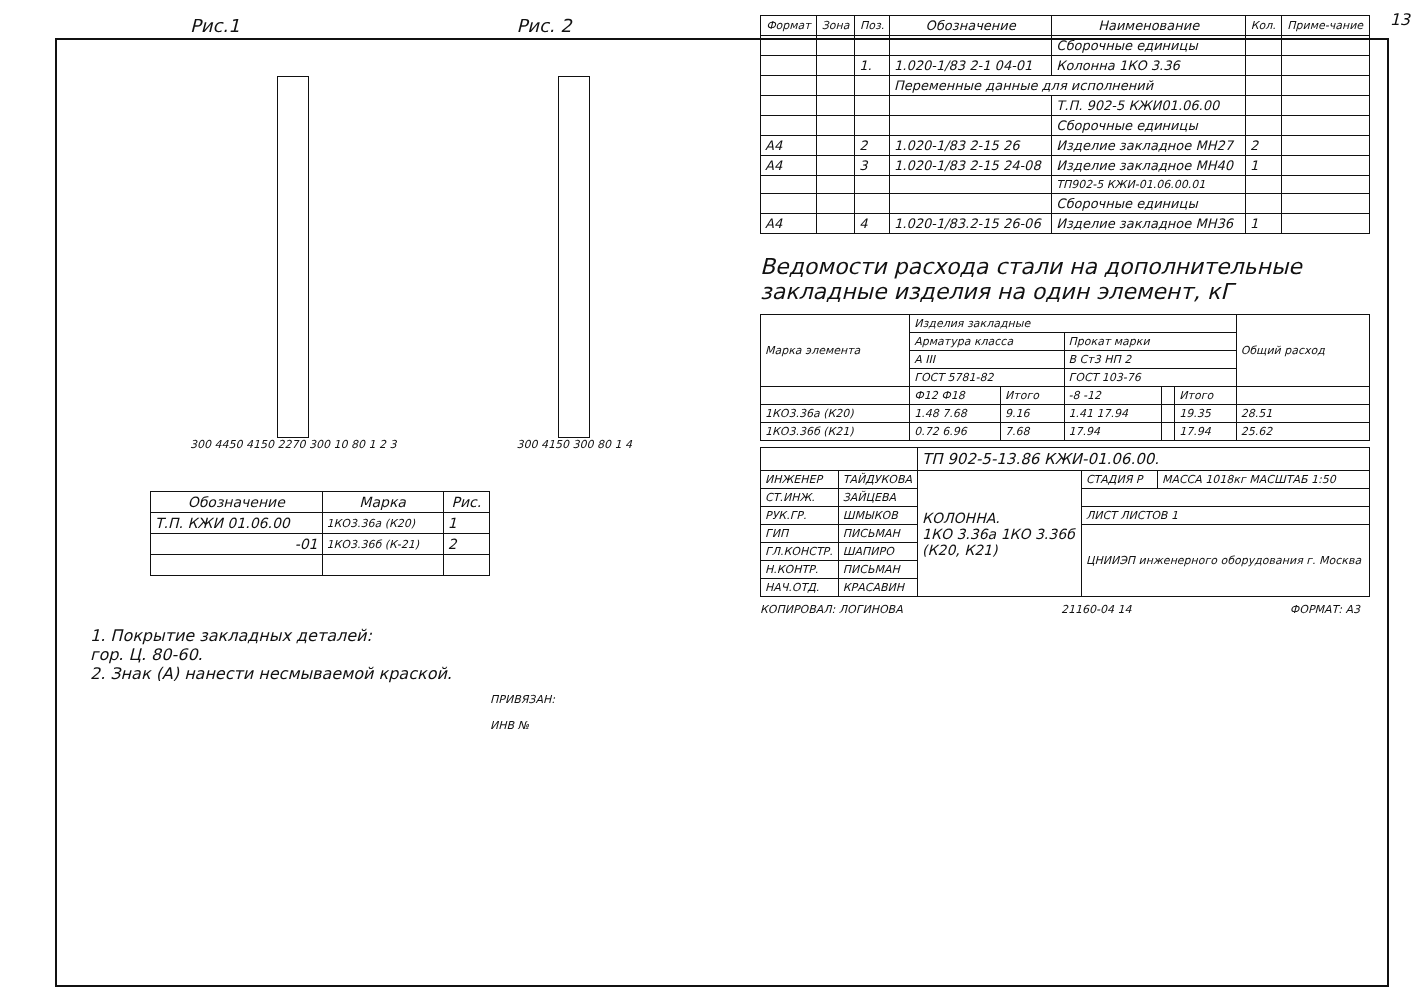13
Рис.1
300 4450 4150 2270 300 10 80 1 2 3
Рис. 2
300 4150 300 80 1 4
| Обозначение | Марка | Рис. |
| --- | --- | --- |
| Т.П. КЖИ 01.06.00 | 1КО3.36а (К20) | 1 |
| -01 | 1КО3.36б (К-21) | 2 |
1. Покрытие закладных деталей:
гор. Ц. 80-60.
2. Знак (А) нанести несмываемой краской.
ПРИВЯЗАН:
ИНВ №
| Формат | Зона | Поз. | Обозначение | Наименование | Кол. | Приме-чание |
| --- | --- | --- | --- | --- | --- | --- |
| | | | | Сборочные единицы | | |
| | | 1. | 1.020-1/83 2-1 04-01 | Колонна 1КО 3.36 | | |
| | | | Переменные данные для исполнений | | | |
| | | | | Т.П. 902-5 КЖИ01.06.00 | | |
| | | | | Сборочные единицы | | |
| А4 | | 2 | 1.020-1/83 2-15 26 | Изделие закладное МН27 | 2 | |
| А4 | | 3 | 1.020-1/83 2-15 24-08 | Изделие закладное МН40 | 1 | |
| | | | | ТП902-5 КЖИ-01.06.00.01 | | |
| | | | | Сборочные единицы | | |
| А4 | | 4 | 1.020-1/83.2-15 26-06 | Изделие закладное МН36 | 1 | |
Ведомости расхода стали на дополнительные закладные изделия на один элемент, кГ
| Марка элемента | Изделия закладные | | | | | Общий расход |
| | Арматура класса | | Прокат марки | | | |
| | А III | | В Ст3 НП 2 | | | |
| | ГОСТ 5781-82 | | ГОСТ 103-76 | | | |
| | Ф12 Ф18 | Итого | -8 -12 | | Итого | |
| 1КО3.36а (К20) | 1.48 7.68 | 9.16 | 1.41 17.94 | | 19.35 | 28.51 |
| 1КО3.36б (К21) | 0.72 6.96 | 7.68 | 17.94 | | 17.94 | 25.62 |
| | | ТП 902-5-13.86 КЖИ-01.06.00. | | |
| ИНЖЕНЕР | ТАЙДУКОВА | КОЛОННА. 1КО 3.36а 1КО 3.36б (К20, К21) | СТАДИЯ Р | МАССА 1018кг МАСШТАБ 1:50 |
| СТ.ИНЖ. | ЗАЙЦЕВА | | | |
| РУК.ГР. | ШМЫКОВ | | ЛИСТ ЛИСТОВ 1 | |
| ГИП | ПИСЬМАН | | ЦНИИЭП инженерного оборудования г. Москва | |
| ГЛ.КОНСТР. | ШАПИРО | | | |
| Н.КОНТР. | ПИСЬМАН | | | |
| НАЧ.ОТД. | КРАСАВИН | | | |
КОПИРОВАЛ: ЛОГИНОВА 21160-04 14 ФОРМАТ: А3